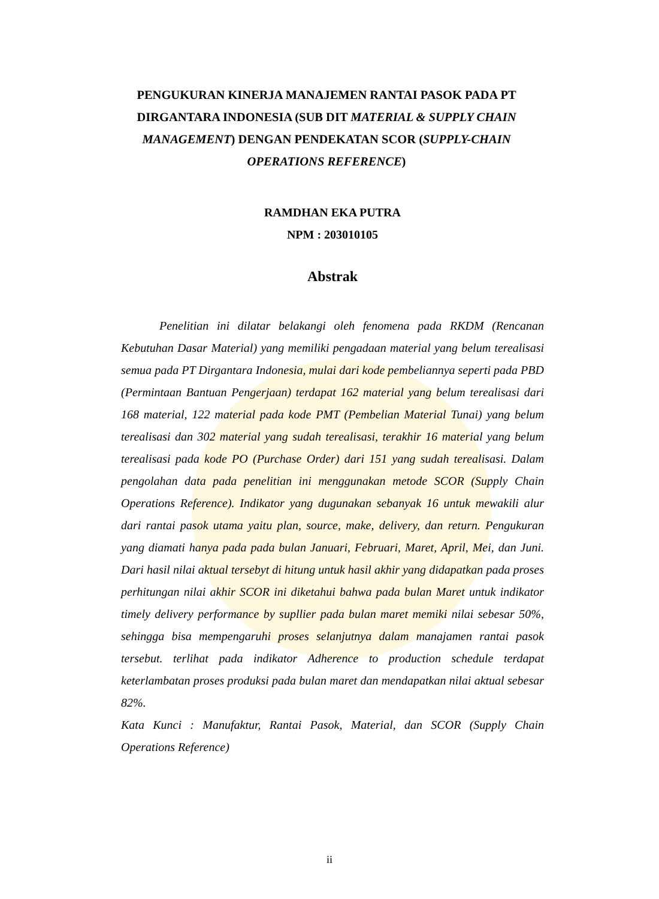PENGUKURAN KINERJA MANAJEMEN RANTAI PASOK PADA PT DIRGANTARA INDONESIA (SUB DIT MATERIAL & SUPPLY CHAIN MANAGEMENT) DENGAN PENDEKATAN SCOR (SUPPLY-CHAIN OPERATIONS REFERENCE)
RAMDHAN EKA PUTRA
NPM : 203010105
Abstrak
Penelitian ini dilatar belakangi oleh fenomena pada RKDM (Rencanan Kebutuhan Dasar Material) yang memiliki pengadaan material yang belum terealisasi semua pada PT Dirgantara Indonesia, mulai dari kode pembeliannya seperti pada PBD (Permintaan Bantuan Pengerjaan) terdapat 162 material yang belum terealisasi dari 168 material, 122 material pada kode PMT (Pembelian Material Tunai) yang belum terealisasi dan 302 material yang sudah terealisasi, terakhir 16 material yang belum terealisasi pada kode PO (Purchase Order) dari 151 yang sudah terealisasi. Dalam pengolahan data pada penelitian ini menggunakan metode SCOR (Supply Chain Operations Reference). Indikator yang dugunakan sebanyak 16 untuk mewakili alur dari rantai pasok utama yaitu plan, source, make, delivery, dan return. Pengukuran yang diamati hanya pada pada bulan Januari, Februari, Maret, April, Mei, dan Juni. Dari hasil nilai aktual tersebyt di hitung untuk hasil akhir yang didapatkan pada proses perhitungan nilai akhir SCOR ini diketahui bahwa pada bulan Maret untuk indikator timely delivery performance by supllier pada bulan maret memiki nilai sebesar 50%, sehingga bisa mempengaruhi proses selanjutnya dalam manajamen rantai pasok tersebut. terlihat pada indikator Adherence to production schedule terdapat keterlambatan proses produksi pada bulan maret dan mendapatkan nilai aktual sebesar 82%.
Kata Kunci : Manufaktur, Rantai Pasok, Material, dan SCOR (Supply Chain Operations Reference)
ii